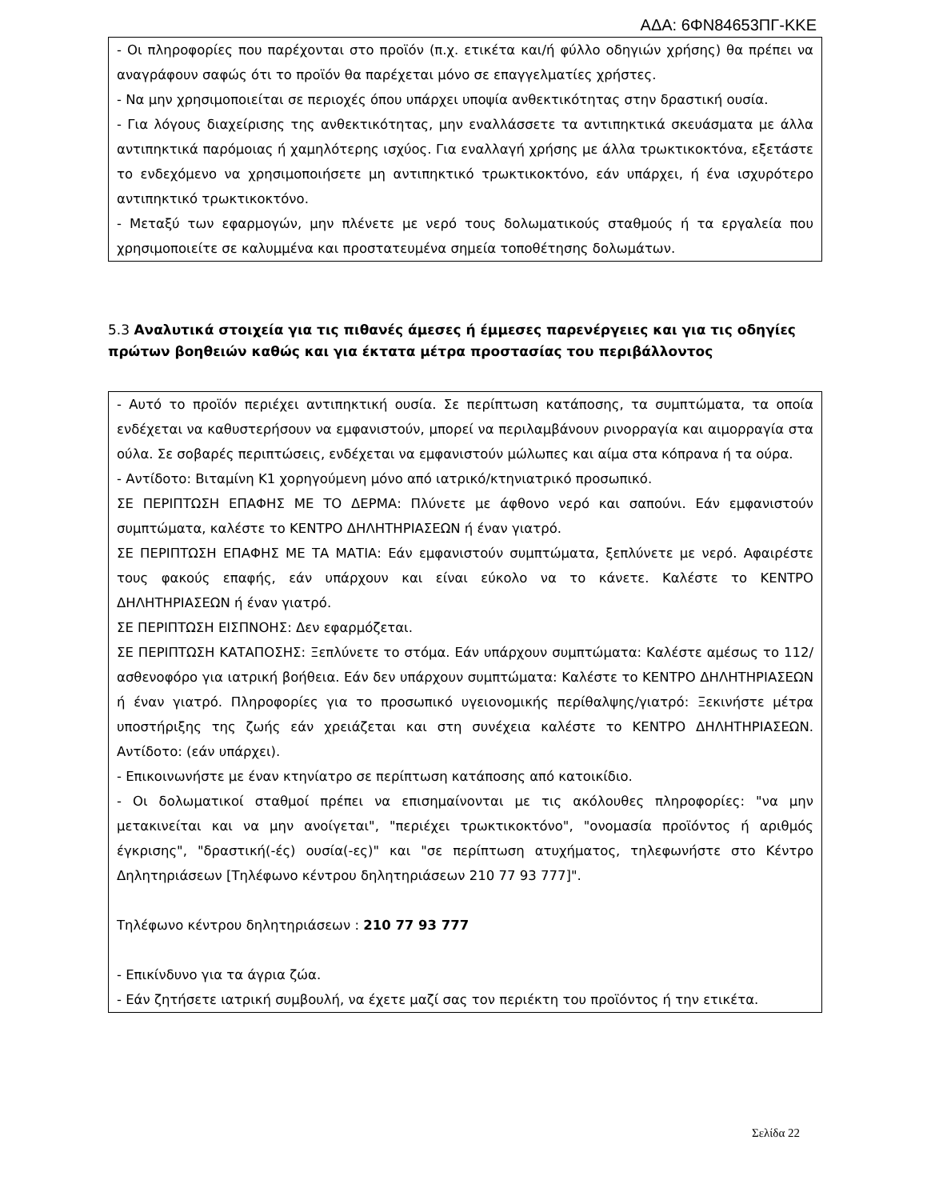ΑΔΑ: 6ΦΝ84653ΠΓ-ΚΚΕ
- Οι πληροφορίες που παρέχονται στο προϊόν (π.χ. ετικέτα και/ή φύλλο οδηγιών χρήσης) θα πρέπει να αναγράφουν σαφώς ότι το προϊόν θα παρέχεται μόνο σε επαγγελματίες χρήστες.
- Να μην χρησιμοποιείται σε περιοχές όπου υπάρχει υποψία ανθεκτικότητας στην δραστική ουσία.
- Για λόγους διαχείρισης της ανθεκτικότητας, μην εναλλάσσετε τα αντιπηκτικά σκευάσματα με άλλα αντιπηκτικά παρόμοιας ή χαμηλότερης ισχύος. Για εναλλαγή χρήσης με άλλα τρωκτικοκτόνα, εξετάστε το ενδεχόμενο να χρησιμοποιήσετε μη αντιπηκτικό τρωκτικοκτόνο, εάν υπάρχει, ή ένα ισχυρότερο αντιπηκτικό τρωκτικοκτόνο.
- Μεταξύ των εφαρμογών, μην πλένετε με νερό τους δολωματικούς σταθμούς ή τα εργαλεία που χρησιμοποιείτε σε καλυμμένα και προστατευμένα σημεία τοποθέτησης δολωμάτων.
5.3 Αναλυτικά στοιχεία για τις πιθανές άμεσες ή έμμεσες παρενέργειες και για τις οδηγίες πρώτων βοηθειών καθώς και για έκτατα μέτρα προστασίας του περιβάλλοντος
- Αυτό το προϊόν περιέχει αντιπηκτική ουσία. Σε περίπτωση κατάποσης, τα συμπτώματα, τα οποία ενδέχεται να καθυστερήσουν να εμφανιστούν, μπορεί να περιλαμβάνουν ρινορραγία και αιμορραγία στα ούλα. Σε σοβαρές περιπτώσεις, ενδέχεται να εμφανιστούν μώλωπες και αίμα στα κόπρανα ή τα ούρα.
- Αντίδοτο: Βιταμίνη Κ1 χορηγούμενη μόνο από ιατρικό/κτηνιατρικό προσωπικό.
ΣΕ ΠΕΡΙΠΤΩΣΗ ΕΠΑΦΗΣ ΜΕ ΤΟ ΔΕΡΜΑ: Πλύνετε με άφθονο νερό και σαπούνι. Εάν εμφανιστούν συμπτώματα, καλέστε το ΚΕΝΤΡΟ ΔΗΛΗΤΗΡΙΑΣΕΩΝ ή έναν γιατρό.
ΣΕ ΠΕΡΙΠΤΩΣΗ ΕΠΑΦΗΣ ΜΕ ΤΑ ΜΑΤΙΑ: Εάν εμφανιστούν συμπτώματα, ξεπλύνετε με νερό. Αφαιρέστε τους φακούς επαφής, εάν υπάρχουν και είναι εύκολο να το κάνετε. Καλέστε το ΚΕΝΤΡΟ ΔΗΛΗΤΗΡΙΑΣΕΩΝ ή έναν γιατρό.
ΣΕ ΠΕΡΙΠΤΩΣΗ ΕΙΣΠΝΟΗΣ: Δεν εφαρμόζεται.
ΣΕ ΠΕΡΙΠΤΩΣΗ ΚΑΤΑΠΟΣΗΣ: Ξεπλύνετε το στόμα. Εάν υπάρχουν συμπτώματα: Καλέστε αμέσως το 112/ασθενοφόρο για ιατρική βοήθεια. Εάν δεν υπάρχουν συμπτώματα: Καλέστε το ΚΕΝΤΡΟ ΔΗΛΗΤΗΡΙΑΣΕΩΝ ή έναν γιατρό. Πληροφορίες για το προσωπικό υγειονομικής περίθαλψης/γιατρό: Ξεκινήστε μέτρα υποστήριξης της ζωής εάν χρειάζεται και στη συνέχεια καλέστε το ΚΕΝΤΡΟ ΔΗΛΗΤΗΡΙΑΣΕΩΝ. Αντίδοτο: (εάν υπάρχει).
- Επικοινωνήστε με έναν κτηνίατρο σε περίπτωση κατάποσης από κατοικίδιο.
- Οι δολωματικοί σταθμοί πρέπει να επισημαίνονται με τις ακόλουθες πληροφορίες: "να μην μετακινείται και να μην ανοίγεται", "περιέχει τρωκτικοκτόνο", "ονομασία προϊόντος ή αριθμός έγκρισης", "δραστική(-ές) ουσία(-ες)" και "σε περίπτωση ατυχήματος, τηλεφωνήστε στο Κέντρο Δηλητηριάσεων [Τηλέφωνο κέντρου δηλητηριάσεων 210 77 93 777]".
Τηλέφωνο κέντρου δηλητηριάσεων : 210 77 93 777
- Επικίνδυνο για τα άγρια ζώα.
- Εάν ζητήσετε ιατρική συμβουλή, να έχετε μαζί σας τον περιέκτη του προϊόντος ή την ετικέτα.
Σελίδα 22